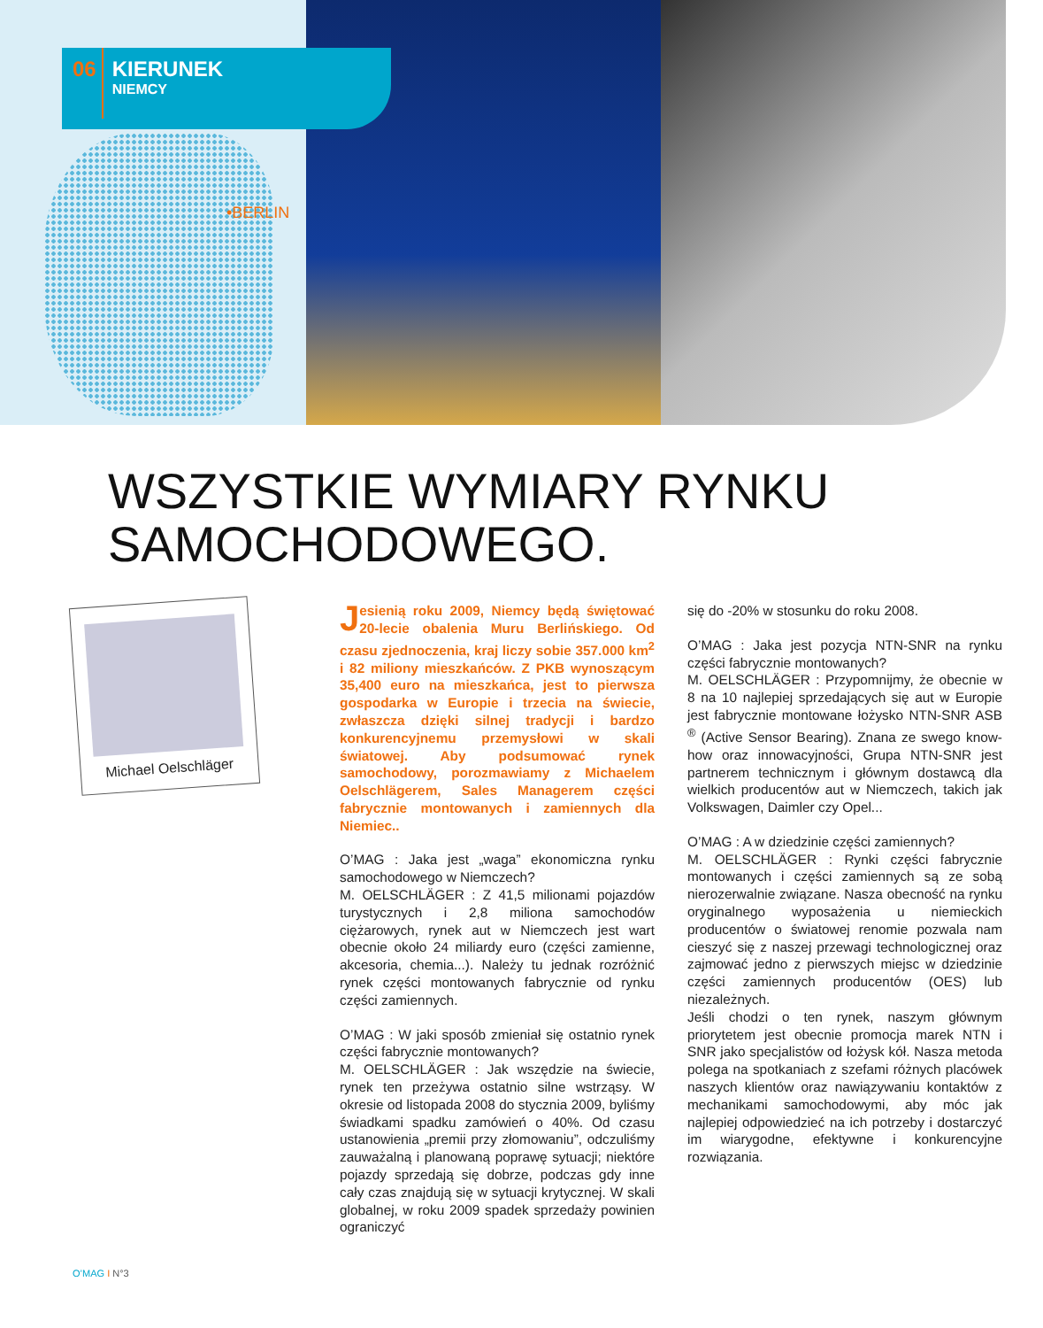06
KIERUNEK
NIEMCY
•BERLIN
WSZYSTKIE WYMIARY RYNKU
SAMOCHODOWEGO.
Michael Oelschläger
Jesienią roku 2009, Niemcy będą świętować 20-lecie obalenia Muru Berlińskiego. Od czasu zjednoczenia, kraj liczy sobie 357.000 km<sup>2</sup> i 82 miliony mieszkańców. Z PKB wynoszącym 35,400 euro na mieszkańca, jest to pierwsza gospodarka w Europie i trzecia na świecie, zwłaszcza dzięki silnej tradycji i bardzo konkurencyjnemu przemysłowi w skali światowej. Aby podsumować rynek samochodowy, porozmawiamy z Michaelem Oelschlägerem, Sales Managerem części fabrycznie montowanych i zamiennych dla Niemiec..
O’MAG : Jaka jest „waga” ekonomiczna rynku samochodowego w Niemczech?
M. OELSCHLÄGER : Z 41,5 milionami pojazdów turystycznych i 2,8 miliona samochodów ciężarowych, rynek aut w Niemczech jest wart obecnie około 24 miliardy euro (części zamienne, akcesoria, chemia...). Należy tu jednak rozróżnić rynek części montowanych fabrycznie od rynku części zamiennych.
O’MAG : W jaki sposób zmieniał się ostatnio rynek części fabrycznie montowanych?
M. OELSCHLÄGER : Jak wszędzie na świecie, rynek ten przeżywa ostatnio silne wstrząsy. W okresie od listopada 2008 do stycznia 2009, byliśmy świadkami spadku zamówień o 40%. Od czasu ustanowienia „premii przy złomowaniu”, odczuliśmy zauważalną i planowaną poprawę sytuacji; niektóre pojazdy sprzedają się dobrze, podczas gdy inne cały czas znajdują się w sytuacji krytycznej. W skali globalnej, w roku 2009 spadek sprzedaży powinien ograniczyć
się do -20% w stosunku do roku 2008.
O’MAG : Jaka jest pozycja NTN-SNR na rynku części fabrycznie montowanych?
M. OELSCHLÄGER : Przypomnijmy, że obecnie w 8 na 10 najlepiej sprzedających się aut w Europie jest fabrycznie montowane łożysko NTN-SNR ASB <sup>®</sup> (Active Sensor Bearing). Znana ze swego know-how oraz innowacyjności, Grupa NTN-SNR jest partnerem technicznym i głównym dostawcą dla wielkich producentów aut w Niemczech, takich jak Volkswagen, Daimler czy Opel...
O’MAG : A w dziedzinie części zamiennych?
M. OELSCHLÄGER : Rynki części fabrycznie montowanych i części zamiennych są ze sobą nierozerwalnie związane. Nasza obecność na rynku oryginalnego wyposażenia u niemieckich producentów o światowej renomie pozwala nam cieszyć się z naszej przewagi technologicznej oraz zajmować jedno z pierwszych miejsc w dziedzinie części zamiennych producentów (OES) lub niezależnych.
Jeśli chodzi o ten rynek, naszym głównym priorytetem jest obecnie promocja marek NTN i SNR jako specjalistów od łożysk kół. Nasza metoda polega na spotkaniach z szefami różnych placówek naszych klientów oraz nawiązywaniu kontaktów z mechanikami samochodowymi, aby móc jak najlepiej odpowiedzieć na ich potrzeby i dostarczyć im wiarygodne, efektywne i konkurencyjne rozwiązania.
O’MAG I N°3